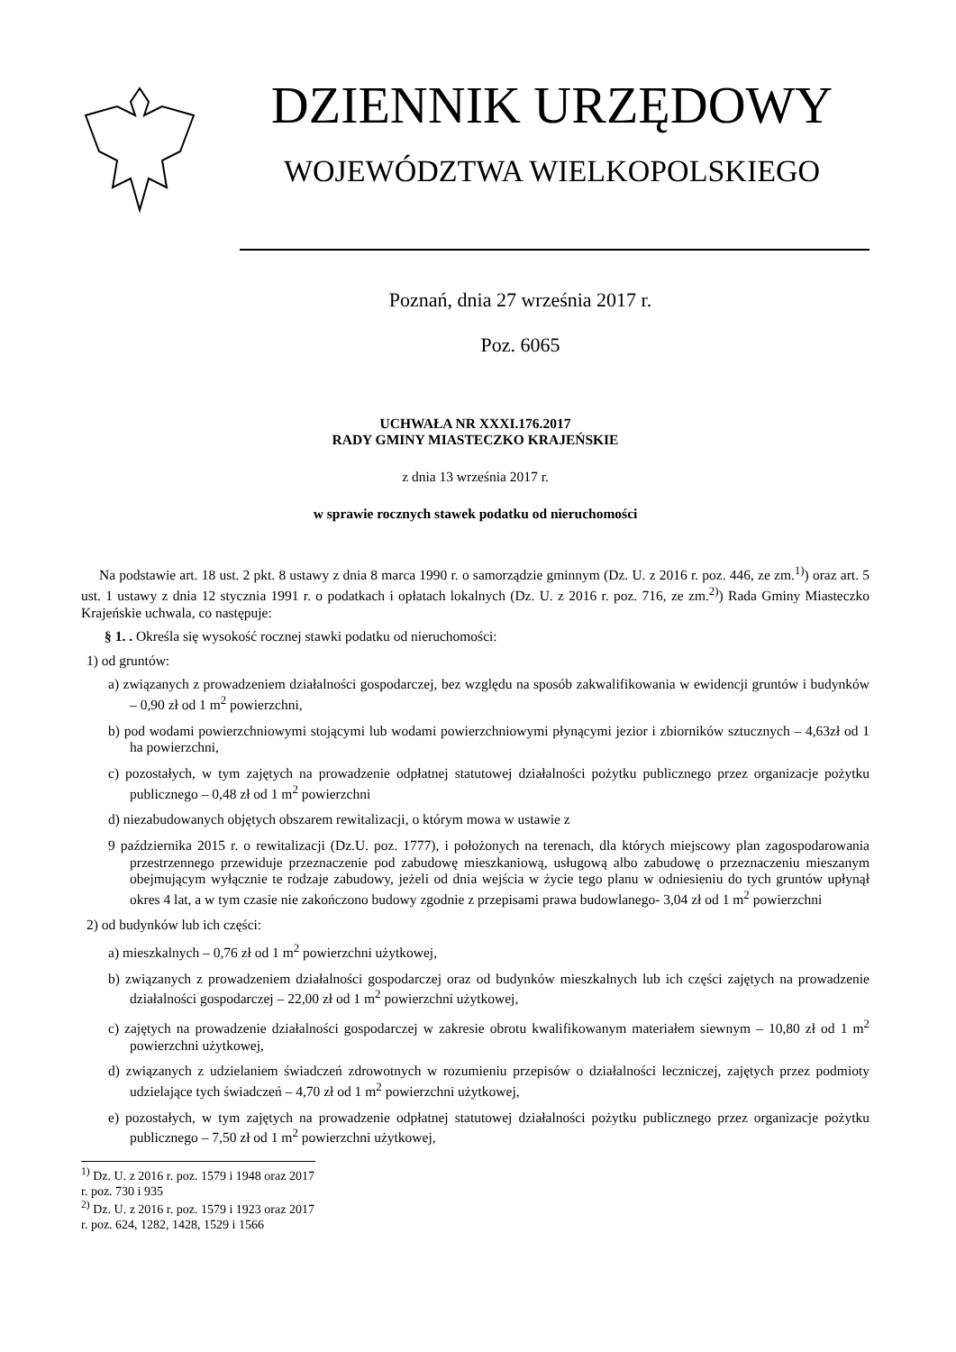DZIENNIK URZĘDOWY
WOJEWÓDZTWA WIELKOPOLSKIEGO
Poznań, dnia 27 września 2017 r.
Poz. 6065
UCHWAŁA NR XXXI.176.2017
RADY GMINY MIASTECZKO KRAJEŃSKIE
z dnia 13 września 2017 r.
w sprawie rocznych stawek podatku od nieruchomości
Na podstawie art. 18 ust. 2 pkt. 8 ustawy z dnia 8 marca 1990 r. o samorządzie gminnym (Dz. U. z 2016 r. poz. 446, ze zm.<sup>1)</sup>) oraz art. 5 ust. 1 ustawy z dnia 12 stycznia 1991 r. o podatkach i opłatach lokalnych (Dz. U. z 2016 r. poz. 716, ze zm.<sup>2)</sup>) Rada Gminy Miasteczko Krajeńskie uchwala, co następuje:
§ 1. . Określa się wysokość rocznej stawki podatku od nieruchomości:
1) od gruntów:
a) związanych z prowadzeniem działalności gospodarczej, bez względu na sposób zakwalifikowania w ewidencji gruntów i budynków – 0,90 zł od 1 m<sup>2</sup> powierzchni,
b) pod wodami powierzchniowymi stojącymi lub wodami powierzchniowymi płynącymi jezior i zbiorników sztucznych – 4,63zł od 1 ha powierzchni,
c) pozostałych, w tym zajętych na prowadzenie odpłatnej statutowej działalności pożytku publicznego przez organizacje pożytku publicznego – 0,48 zł od 1 m<sup>2</sup> powierzchni
d) niezabudowanych objętych obszarem rewitalizacji, o którym mowa w ustawie z
9 października 2015 r. o rewitalizacji (Dz.U. poz. 1777), i położonych na terenach, dla których miejscowy plan zagospodarowania przestrzennego przewiduje przeznaczenie pod zabudowę mieszkaniową, usługową albo zabudowę o przeznaczeniu mieszanym obejmującym wyłącznie te rodzaje zabudowy, jeżeli od dnia wejścia w życie tego planu w odniesieniu do tych gruntów upłynął okres 4 lat, a w tym czasie nie zakończono budowy zgodnie z przepisami prawa budowlanego- 3,04 zł od 1 m<sup>2</sup> powierzchni
2) od budynków lub ich części:
a) mieszkalnych – 0,76 zł od 1 m<sup>2</sup> powierzchni użytkowej,
b) związanych z prowadzeniem działalności gospodarczej oraz od budynków mieszkalnych lub ich części zajętych na prowadzenie działalności gospodarczej – 22,00 zł od 1 m<sup>2</sup> powierzchni użytkowej,
c) zajętych na prowadzenie działalności gospodarczej w zakresie obrotu kwalifikowanym materiałem siewnym – 10,80 zł od 1 m<sup>2</sup> powierzchni użytkowej,
d) związanych z udzielaniem świadczeń zdrowotnych w rozumieniu przepisów o działalności leczniczej, zajętych przez podmioty udzielające tych świadczeń – 4,70 zł od 1 m<sup>2</sup> powierzchni użytkowej,
e) pozostałych, w tym zajętych na prowadzenie odpłatnej statutowej działalności pożytku publicznego przez organizacje pożytku publicznego – 7,50 zł od 1 m<sup>2</sup> powierzchni użytkowej,
<sup>1)</sup> Dz. U. z 2016 r. poz. 1579 i 1948 oraz 2017 r. poz. 730 i 935
<sup>2)</sup> Dz. U. z 2016 r. poz. 1579 i 1923 oraz 2017 r. poz. 624, 1282, 1428, 1529 i 1566